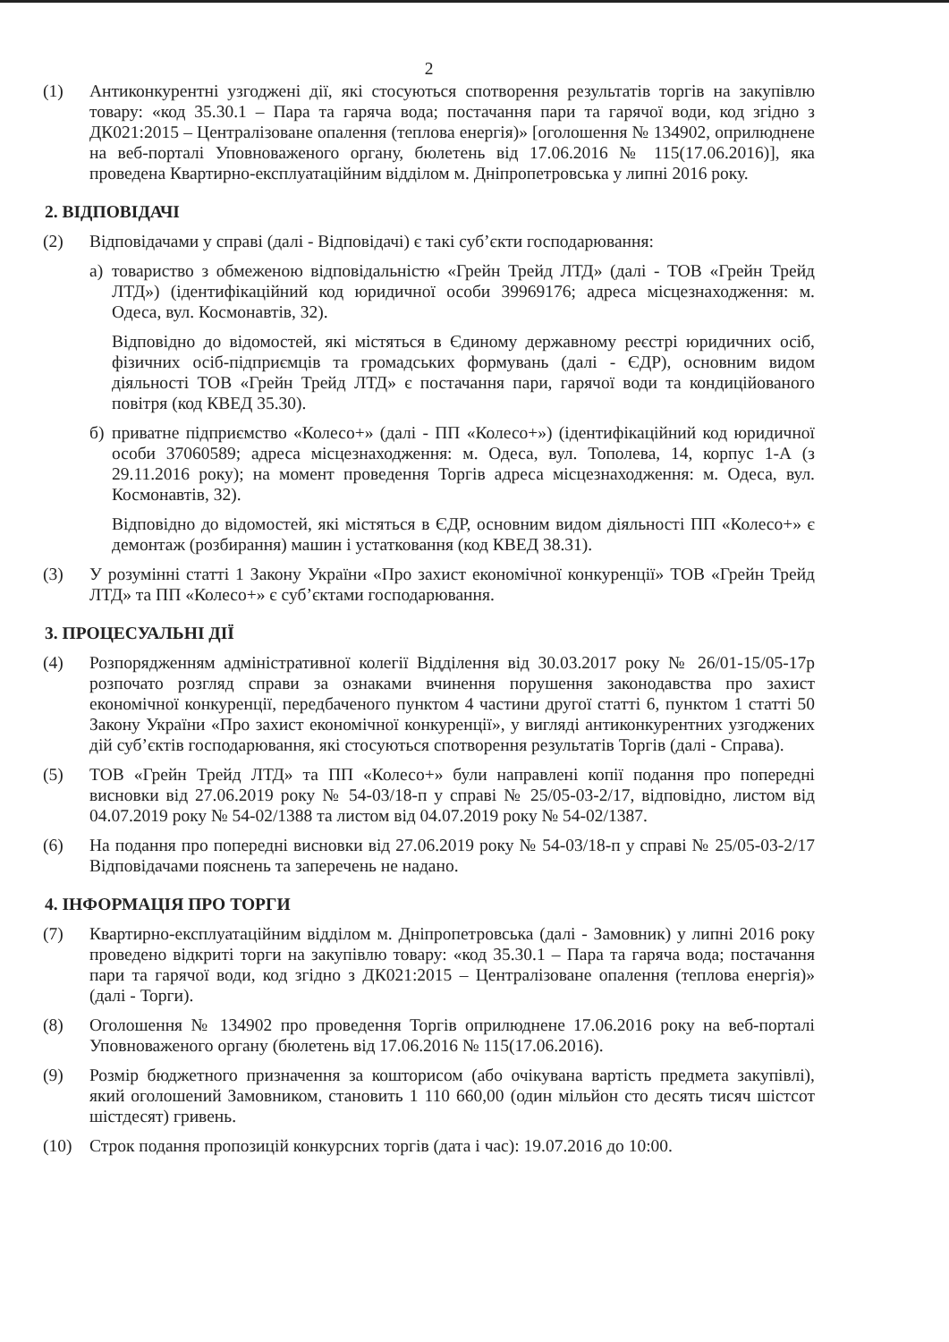2
(1) Антиконкурентні узгоджені дії, які стосуються спотворення результатів торгів на закупівлю товару: «код 35.30.1 – Пара та гаряча вода; постачання пари та гарячої води, код згідно з ДК021:2015 – Централізоване опалення (теплова енергія)» [оголошення № 134902, оприлюднене на веб-порталі Уповноваженого органу, бюлетень від 17.06.2016 № 115(17.06.2016)], яка проведена Квартирно-експлуатаційним відділом м. Дніпропетровська у липні 2016 року.
2. ВІДПОВІДАЧІ
(2) Відповідачами у справі (далі - Відповідачі) є такі суб’єкти господарювання:
а) товариство з обмеженою відповідальністю «Грейн Трейд ЛТД» (далі - ТОВ «Грейн Трейд ЛТД») (ідентифікаційний код юридичної особи 39969176; адреса місцезнаходження: м. Одеса, вул. Космонавтів, 32).
Відповідно до відомостей, які містяться в Єдиному державному реєстрі юридичних осіб, фізичних осіб-підприємців та громадських формувань (далі - ЄДР), основним видом діяльності ТОВ «Грейн Трейд ЛТД» є постачання пари, гарячої води та кондиційованого повітря (код КВЕД 35.30).
б) приватне підприємство «Колесо+» (далі - ПП «Колесо+») (ідентифікаційний код юридичної особи 37060589; адреса місцезнаходження: м. Одеса, вул. Тополева, 14, корпус 1-А (з 29.11.2016 року); на момент проведення Торгів адреса місцезнаходження: м. Одеса, вул. Космонавтів, 32).
Відповідно до відомостей, які містяться в ЄДР, основним видом діяльності ПП «Колесо+» є демонтаж (розбирання) машин і устатковання (код КВЕД 38.31).
(3) У розумінні статті 1 Закону України «Про захист економічної конкуренції» ТОВ «Грейн Трейд ЛТД» та ПП «Колесо+» є суб’єктами господарювання.
3. ПРОЦЕСУАЛЬНІ ДІЇ
(4) Розпорядженням адміністративної колегії Відділення від 30.03.2017 року № 26/01-15/05-17р розпочато розгляд справи за ознаками вчинення порушення законодавства про захист економічної конкуренції, передбаченого пунктом 4 частини другої статті 6, пунктом 1 статті 50 Закону України «Про захист економічної конкуренції», у вигляді антиконкурентних узгоджених дій суб’єктів господарювання, які стосуються спотворення результатів Торгів (далі - Справа).
(5) ТОВ «Грейн Трейд ЛТД» та ПП «Колесо+» були направлені копії подання про попередні висновки від 27.06.2019 року № 54-03/18-п у справі № 25/05-03-2/17, відповідно, листом від 04.07.2019 року № 54-02/1388 та листом від 04.07.2019 року № 54-02/1387.
(6) На подання про попередні висновки від 27.06.2019 року № 54-03/18-п у справі № 25/05-03-2/17 Відповідачами пояснень та заперечень не надано.
4. ІНФОРМАЦІЯ ПРО ТОРГИ
(7) Квартирно-експлуатаційним відділом м. Дніпропетровська (далі - Замовник) у липні 2016 року проведено відкриті торги на закупівлю товару: «код 35.30.1 – Пара та гаряча вода; постачання пари та гарячої води, код згідно з ДК021:2015 – Централізоване опалення (теплова енергія)» (далі - Торги).
(8) Оголошення № 134902 про проведення Торгів оприлюднене 17.06.2016 року на веб-порталі Уповноваженого органу (бюлетень від 17.06.2016 № 115(17.06.2016).
(9) Розмір бюджетного призначення за кошторисом (або очікувана вартість предмета закупівлі), який оголошений Замовником, становить 1 110 660,00 (один мільйон сто десять тисяч шістсот шістдесят) гривень.
(10) Строк подання пропозицій конкурсних торгів (дата і час): 19.07.2016 до 10:00.